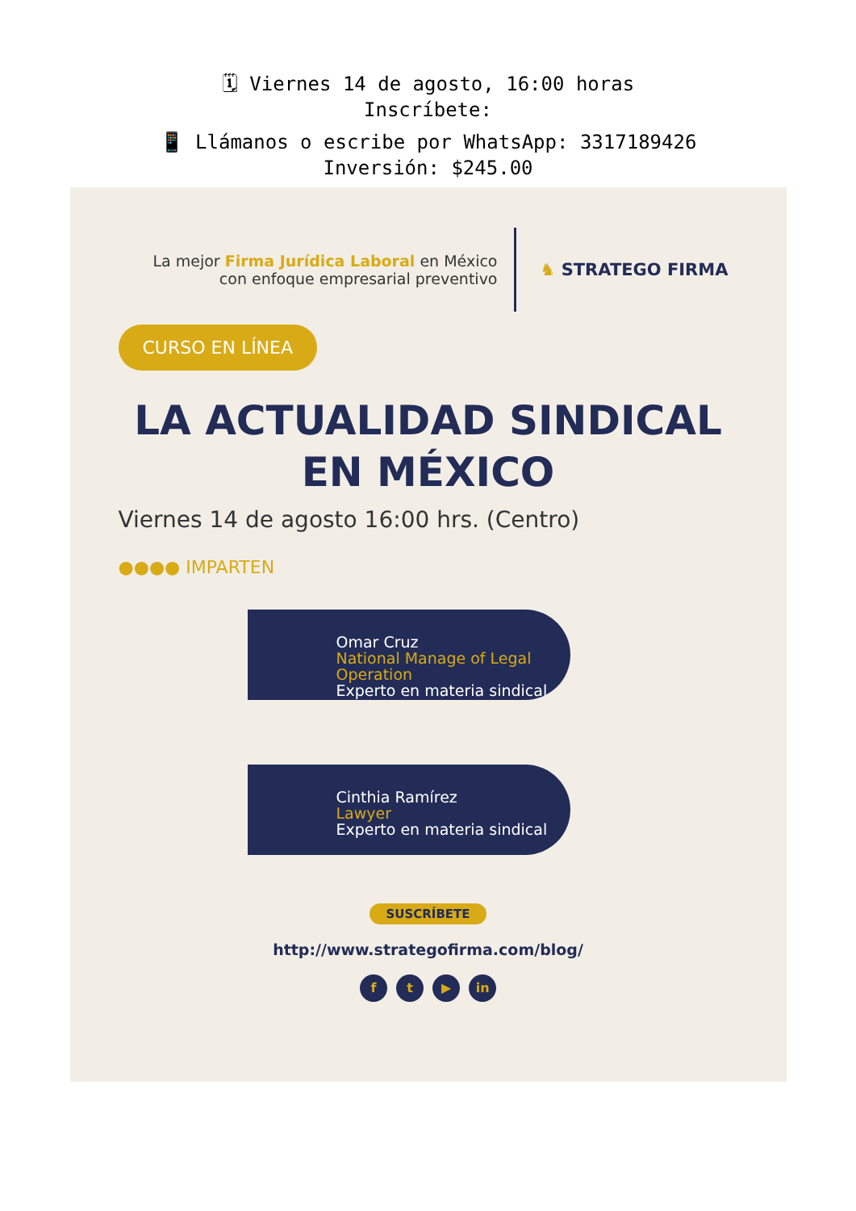🗓 Viernes 14 de agosto, 16:00 horas
Inscríbete:
📱 Llámanos o escribe por WhatsApp: 3317189426
Inversión: $245.00
La mejor Firma Jurídica Laboral en México
con enfoque empresarial preventivo
♞ STRATEGO FIRMA
CURSO EN LÍNEA
LA ACTUALIDAD SINDICAL
EN MÉXICO
Viernes 14 de agosto 16:00 hrs. (Centro)
●●●● IMPARTEN
Omar Cruz
National Manage of Legal Operation
Experto en materia sindical
Cinthia Ramírez
Lawyer
Experto en materia sindical
SUSCRÍBETE
http://www.strategofirma.com/blog/
f t ▶ in